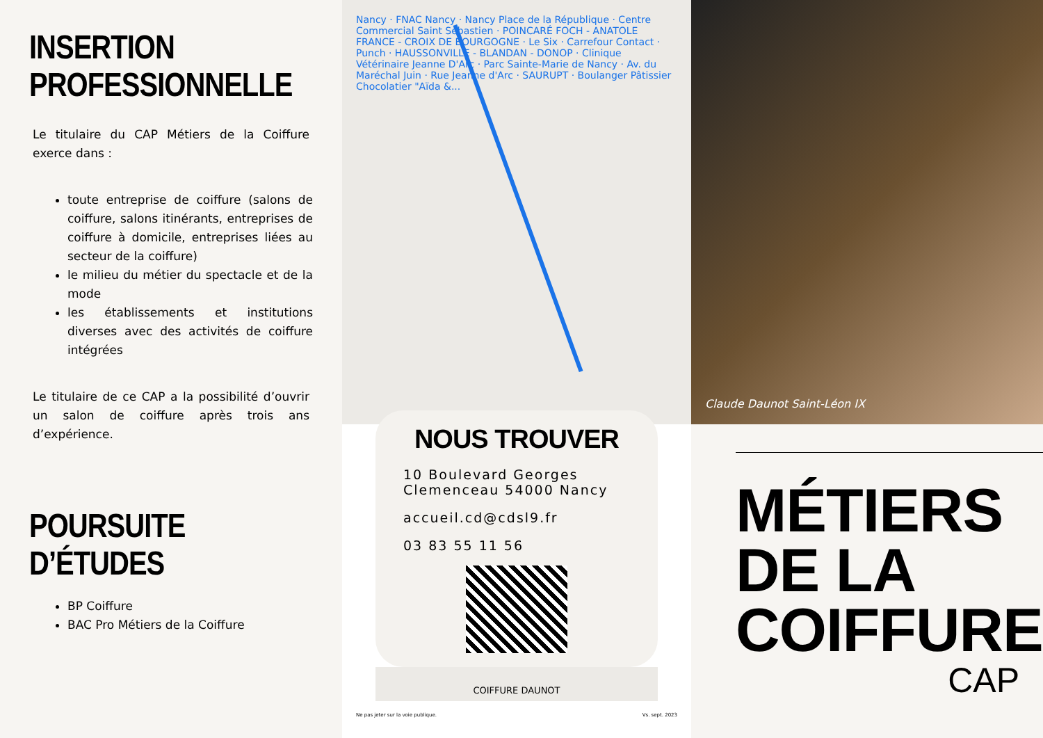INSERTION PROFESSIONNELLE
Le titulaire du CAP Métiers de la Coiffure exerce dans :
toute entreprise de coiffure (salons de coiffure, salons itinérants, entreprises de coiffure à domicile, entreprises liées au secteur de la coiffure)
le milieu du métier du spectacle et de la mode
les établissements et institutions diverses avec des activités de coiffure intégrées
Le titulaire de ce CAP a la possibilité d’ouvrir un salon de coiffure après trois ans d’expérience.
POURSUITE D’ÉTUDES
BP Coiffure
BAC Pro Métiers de la Coiffure
Nancy · FNAC Nancy · Nancy Place de la République · Centre Commercial Saint Sébastien · POINCARÉ FOCH - ANATOLE FRANCE - CROIX DE BOURGOGNE · Le Six · Carrefour Contact · Punch · HAUSSONVILLE - BLANDAN - DONOP · Clinique Vétérinaire Jeanne D'Arc · Parc Sainte-Marie de Nancy · Av. du Maréchal Juin · Rue Jeanne d'Arc · SAURUPT · Boulanger Pâtissier Chocolatier "Aïda &...
NOUS TROUVER
10 Boulevard Georges Clemenceau 54000 Nancy
accueil.cd@cdsl9.fr
03 83 55 11 56
COIFFURE DAUNOT
Ne pas jeter sur la voie publique. Vs. sept. 2023
Claude Daunot Saint-Léon IX
MÉTIERS DE LA COIFFURE
CAP